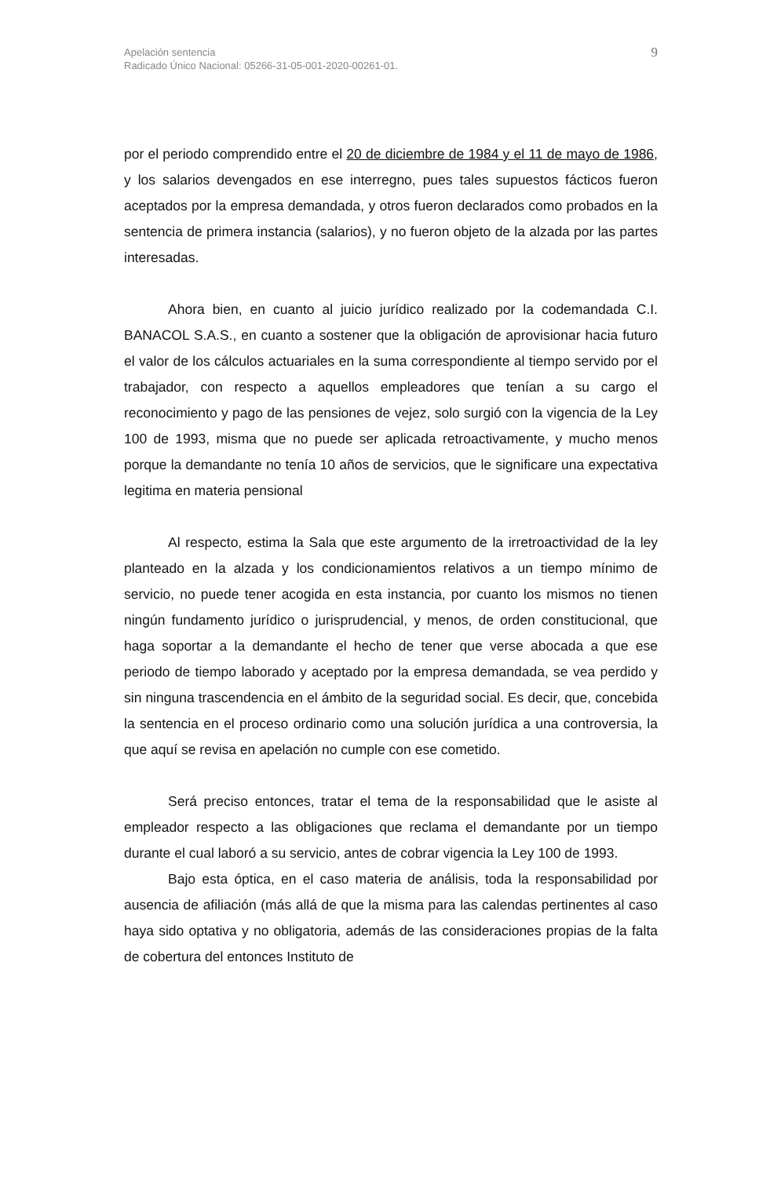Apelación sentencia
Radicado Único Nacional: 05266-31-05-001-2020-00261-01.
9
por el periodo comprendido entre el 20 de diciembre de 1984 y el 11 de mayo de 1986, y los salarios devengados en ese interregno, pues tales supuestos fácticos fueron aceptados por la empresa demandada, y otros fueron declarados como probados en la sentencia de primera instancia (salarios), y no fueron objeto de la alzada por las partes interesadas.
Ahora bien, en cuanto al juicio jurídico realizado por la codemandada C.I. BANACOL S.A.S., en cuanto a sostener que la obligación de aprovisionar hacia futuro el valor de los cálculos actuariales en la suma correspondiente al tiempo servido por el trabajador, con respecto a aquellos empleadores que tenían a su cargo el reconocimiento y pago de las pensiones de vejez, solo surgió con la vigencia de la Ley 100 de 1993, misma que no puede ser aplicada retroactivamente, y mucho menos porque la demandante no tenía 10 años de servicios, que le significare una expectativa legitima en materia pensional
Al respecto, estima la Sala que este argumento de la irretroactividad de la ley planteado en la alzada y los condicionamientos relativos a un tiempo mínimo de servicio, no puede tener acogida en esta instancia, por cuanto los mismos no tienen ningún fundamento jurídico o jurisprudencial, y menos, de orden constitucional, que haga soportar a la demandante el hecho de tener que verse abocada a que ese periodo de tiempo laborado y aceptado por la empresa demandada, se vea perdido y sin ninguna trascendencia en el ámbito de la seguridad social. Es decir, que, concebida la sentencia en el proceso ordinario como una solución jurídica a una controversia, la que aquí se revisa en apelación no cumple con ese cometido.
Será preciso entonces, tratar el tema de la responsabilidad que le asiste al empleador respecto a las obligaciones que reclama el demandante por un tiempo durante el cual laboró a su servicio, antes de cobrar vigencia la Ley 100 de 1993.
Bajo esta óptica, en el caso materia de análisis, toda la responsabilidad por ausencia de afiliación (más allá de que la misma para las calendas pertinentes al caso haya sido optativa y no obligatoria, además de las consideraciones propias de la falta de cobertura del entonces Instituto de